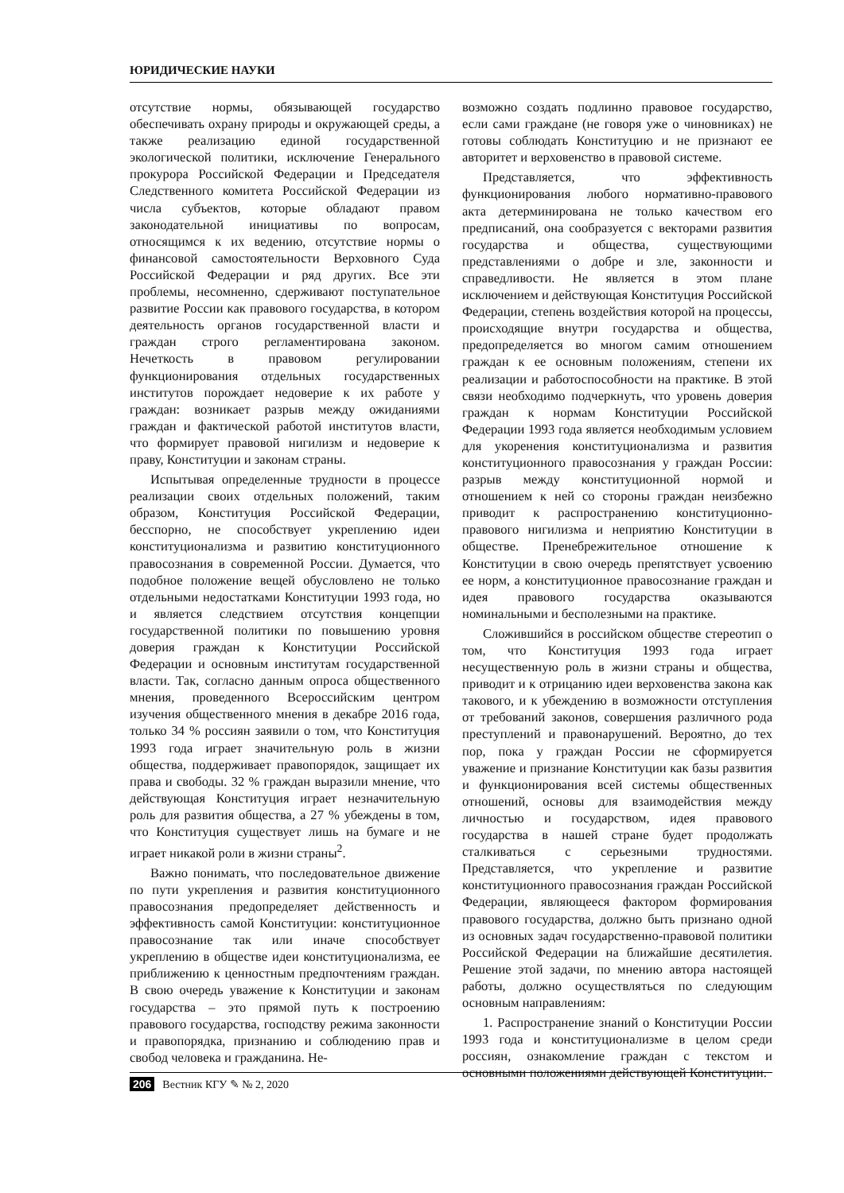ЮРИДИЧЕСКИЕ НАУКИ
отсутствие нормы, обязывающей государство обеспечивать охрану природы и окружающей среды, а также реализацию единой государственной экологической политики, исключение Генерального прокурора Российской Федерации и Председателя Следственного комитета Российской Федерации из числа субъектов, которые обладают правом законодательной инициативы по вопросам, относящимся к их ведению, отсутствие нормы о финансовой самостоятельности Верховного Суда Российской Федерации и ряд других. Все эти проблемы, несомненно, сдерживают поступательное развитие России как правового государства, в котором деятельность органов государственной власти и граждан строго регламентирована законом. Нечеткость в правовом регулировании функционирования отдельных государственных институтов порождает недоверие к их работе у граждан: возникает разрыв между ожиданиями граждан и фактической работой институтов власти, что формирует правовой нигилизм и недоверие к праву, Конституции и законам страны.
Испытывая определенные трудности в процессе реализации своих отдельных положений, таким образом, Конституция Российской Федерации, бесспорно, не способствует укреплению идеи конституционализма и развитию конституционного правосознания в современной России. Думается, что подобное положение вещей обусловлено не только отдельными недостатками Конституции 1993 года, но и является следствием отсутствия концепции государственной политики по повышению уровня доверия граждан к Конституции Российской Федерации и основным институтам государственной власти. Так, согласно данным опроса общественного мнения, проведенного Всероссийским центром изучения общественного мнения в декабре 2016 года, только 34 % россиян заявили о том, что Конституция 1993 года играет значительную роль в жизни общества, поддерживает правопорядок, защищает их права и свободы. 32 % граждан выразили мнение, что действующая Конституция играет незначительную роль для развития общества, а 27 % убеждены в том, что Конституция существует лишь на бумаге и не играет никакой роли в жизни страны<sup>2</sup>.
Важно понимать, что последовательное движение по пути укрепления и развития конституционного правосознания предопределяет действенность и эффективность самой Конституции: конституционное правосознание так или иначе способствует укреплению в обществе идеи конституционализма, ее приближению к ценностным предпочтениям граждан. В свою очередь уважение к Конституции и законам государства – это прямой путь к построению правового государства, господству режима законности и правопорядка, признанию и соблюдению прав и свобод человека и гражданина. Не-
возможно создать подлинно правовое государство, если сами граждане (не говоря уже о чиновниках) не готовы соблюдать Конституцию и не признают ее авторитет и верховенство в правовой системе.
Представляется, что эффективность функционирования любого нормативно-правового акта детерминирована не только качеством его предписаний, она сообразуется с векторами развития государства и общества, существующими представлениями о добре и зле, законности и справедливости. Не является в этом плане исключением и действующая Конституция Российской Федерации, степень воздействия которой на процессы, происходящие внутри государства и общества, предопределяется во многом самим отношением граждан к ее основным положениям, степени их реализации и работоспособности на практике. В этой связи необходимо подчеркнуть, что уровень доверия граждан к нормам Конституции Российской Федерации 1993 года является необходимым условием для укоренения конституционализма и развития конституционного правосознания у граждан России: разрыв между конституционной нормой и отношением к ней со стороны граждан неизбежно приводит к распространению конституционно-правового нигилизма и неприятию Конституции в обществе. Пренебрежительное отношение к Конституции в свою очередь препятствует усвоению ее норм, а конституционное правосознание граждан и идея правового государства оказываются номинальными и бесполезными на практике.
Сложившийся в российском обществе стереотип о том, что Конституция 1993 года играет несущественную роль в жизни страны и общества, приводит и к отрицанию идеи верховенства закона как такового, и к убеждению в возможности отступления от требований законов, совершения различного рода преступлений и правонарушений. Вероятно, до тех пор, пока у граждан России не сформируется уважение и признание Конституции как базы развития и функционирования всей системы общественных отношений, основы для взаимодействия между личностью и государством, идея правового государства в нашей стране будет продолжать сталкиваться с серьезными трудностями. Представляется, что укрепление и развитие конституционного правосознания граждан Российской Федерации, являющееся фактором формирования правового государства, должно быть признано одной из основных задач государственно-правовой политики Российской Федерации на ближайшие десятилетия. Решение этой задачи, по мнению автора настоящей работы, должно осуществляться по следующим основным направлениям:
1. Распространение знаний о Конституции России 1993 года и конституционализме в целом среди россиян, ознакомление граждан с текстом и основными положениями действующей Конституции.
206 Вестник КГУ ✎ № 2, 2020